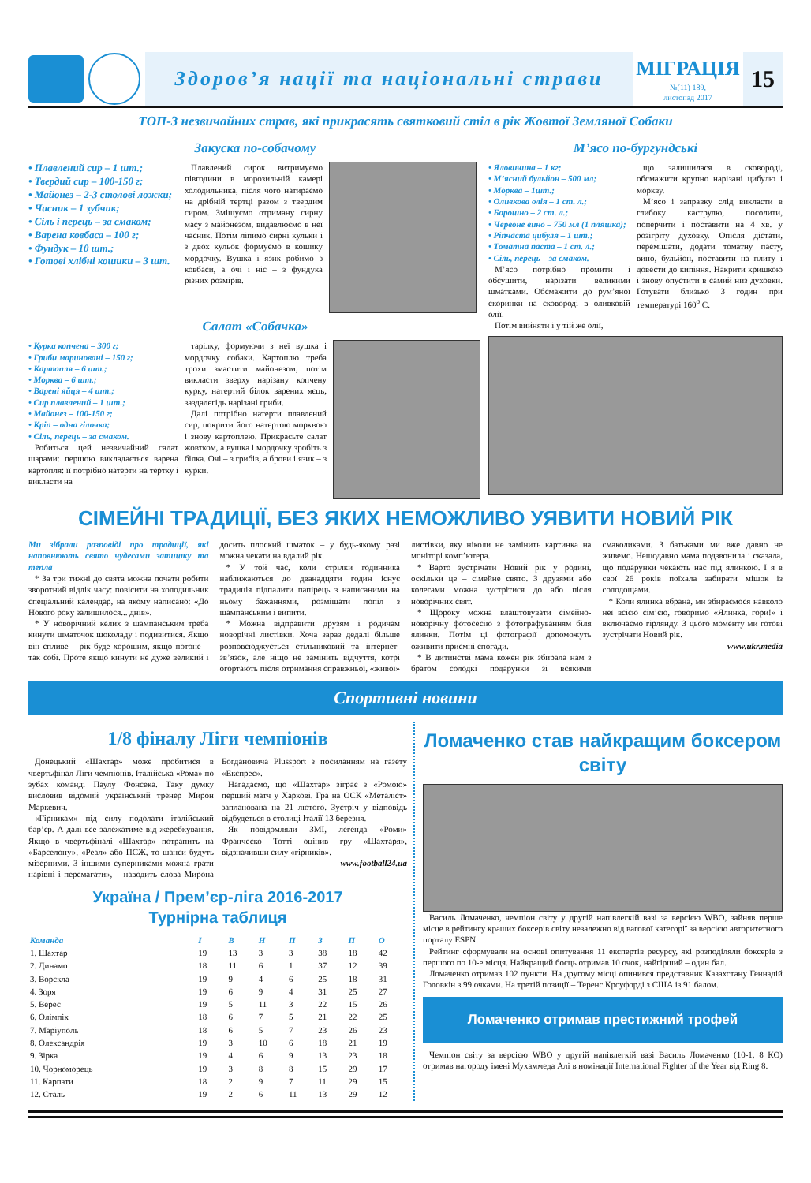Здоров’я нації та національні страви
МІГРАЦІЯ
№(11) 189,
листопад 2017
15
ТОП-3 незвичайних страв, які прикрасять святковий стіл в рік Жовтої Земляної Собаки
Закуска по-собачому
• Плавлений сир – 1 шт.;
• Твердий сир – 100-150 г;
• Майонез – 2-3 столові ложки;
• Часник – 1 зубчик;
• Сіль і перець – за смаком;
• Варена ковбаса – 100 г;
• Фундук – 10 шт.;
• Готові хлібні кошики – 3 шт.
Плавлений сирок витримуємо півгодини в морозильній камері холодильника, після чого натираємо на дрібній тертці разом з твердим сиром. Змішуємо отриману сирну масу з майонезом, видавлюємо в неї часник. Потім ліпимо сирні кульки і з двох кульок формуємо в кошику мордочку. Вушка і язик робимо з ковбаси, а очі і ніс – з фундука різних розмірів.
Салат «Собачка»
• Курка копчена – 300 г;
• Гриби мариновані – 150 г;
• Картопля – 6 шт.;
• Морква – 6 шт.;
• Варені яйця – 4 шт.;
• Сир плавлений – 1 шт.;
• Майонез – 100-150 г;
• Кріп – одна гілочка;
• Сіль, перець – за смаком.
Робиться цей незвичайний салат шарами: першою викладається варена картопля: її потрібно натерти на тертку і викласти на
тарілку, формуючи з неї вушка і мордочку собаки. Картоплю треба трохи змастити майонезом, потім викласти зверху нарізану копчену курку, натертий білок варених яєць, заздалегідь нарізані гриби.
Далі потрібно натерти плавлений сир, покрити його натертою морквою і знову картоплею. Прикрасьте салат жовтком, а вушка і мордочку зробіть з білка. Очі – з грибів, а брови і язик – з курки.
М’ясо по-бургундські
• Яловичина – 1 кг;
• М’ясний бульйон – 500 мл;
• Морква – 1шт.;
• Оливкова олія – 1 ст. л.;
• Борошно – 2 ст. л.;
• Червоне вино – 750 мл (1 пляшка);
• Ріпчаста цибуля – 1 шт.;
• Томатна паста – 1 ст. л.;
• Сіль, перець – за смаком.
М’ясо потрібно промити і обсушити, нарізати великими шматками. Обсмажити до рум’яної скоринки на сковороді в оливковій олії.
Потім вийняти і у тій же олії,
що залишилася в сковороді, обсмажити крупно нарізані цибулю і моркву.
М’ясо і заправку слід викласти в глибоку каструлю, посолити, поперчити і поставити на 4 хв. у розігріту духовку. Опісля дістати, перемішати, додати томатну пасту, вино, бульйон, поставити на плиту і довести до кипіння. Накрити кришкою і знову опустити в самий низ духовки. Готувати близько 3 годин при температурі 160<sup>о</sup> С.
СІМЕЙНІ ТРАДИЦІЇ, БЕЗ ЯКИХ НЕМОЖЛИВО УЯВИТИ НОВИЙ РІК
Ми зібрали розповіді про традиції, які наповнюють свято чудесами затишку та тепла
* За три тижні до свята можна почати робити зворотний відлік часу: повісити на холодильник спеціальний календар, на якому написано: «До Нового року залишилося... днів».
* У новорічний келих з шампанським треба кинути шматочок шоколаду і подивитися. Якщо він спливе – рік буде хорошим, якщо потоне – так собі. Проте якщо кинути не дуже великий і досить плоский шматок – у будь-якому разі можна чекати на вдалий рік.
* У той час, коли стрілки годинника наближаються до дванадцяти годин існує традиція підпалити папірець з написаними на ньому бажаннями, розмішати попіл з шампанським і випити.
* Можна відправити друзям і родичам новорічні листівки. Хоча зараз дедалі більше розповсюджується стільниковий та інтернет-зв’язок, але ніщо не замінить відчуття, котрі огортають після отримання справжньої, «живої» листівки, яку ніколи не замінить картинка на моніторі комп’ютера.
* Варто зустрічати Новий рік у родині, оскільки це – сімейне свято. З друзями або колегами можна зустрітися до або після новорічних свят.
* Щороку можна влаштовувати сімейно-новорічну фотосесію з фотографуванням біля ялинки. Потім ці фотографії допоможуть оживити приємні спогади.
* В дитинстві мама кожен рік збирала нам з братом солодкі подарунки зі всякими смаколиками. З батьками ми вже давно не живемо. Нещодавно мама подзвонила і сказала, що подарунки чекають нас під ялинкою. І я в свої 26 років поїхала забирати мішок із солодощами.
* Коли ялинка вбрана, ми збираємося навколо неї всією сім’єю, говоримо «Ялинка, гори!» і включаємо гірлянду. З цього моменту ми готові зустрічати Новий рік.
www.ukr.media
Спортивні новини
1/8 фіналу Ліги чемпіонів
Донецький «Шахтар» може пробитися в чвертьфінал Ліги чемпіонів. Італійська «Рома» по зубах команді Паулу Фонсека. Таку думку висловив відомий український тренер Мирон Маркевич.
«Гірникам» під силу подолати італійський бар’єр. А далі все залежатиме від жеребкування. Якщо в чвертьфіналі «Шахтар» потрапить на «Барселону», «Реал» або ПСЖ, то шанси будуть мізерними. З іншими суперниками можна грати нарівні і перемагати», – наводить слова Мирона Богдановича Plussport з посиланням на газету «Експрес».
Нагадаємо, що «Шахтар» зіграє з «Ромою» перший матч у Харкові. Гра на ОСК «Металіст» запланована на 21 лютого. Зустріч у відповідь відбудеться в столиці Італії 13 березня.
Як повідомляли ЗМІ, легенда «Роми» Франческо Тотті оцінив гру «Шахтаря», відзначивши силу «гірників».
www.football24.ua
Україна / Прем’єр-ліга 2016-2017
Турнірна таблиця
| Команда | І | В | Н | П | З | П | О |
| --- | --- | --- | --- | --- | --- | --- | --- |
| 1. Шахтар | 19 | 13 | 3 | 3 | 38 | 18 | 42 |
| 2. Динамо | 18 | 11 | 6 | 1 | 37 | 12 | 39 |
| 3. Ворскла | 19 | 9 | 4 | 6 | 25 | 18 | 31 |
| 4. Зоря | 19 | 6 | 9 | 4 | 31 | 25 | 27 |
| 5. Верес | 19 | 5 | 11 | 3 | 22 | 15 | 26 |
| 6. Олімпік | 18 | 6 | 7 | 5 | 21 | 22 | 25 |
| 7. Маріуполь | 18 | 6 | 5 | 7 | 23 | 26 | 23 |
| 8. Олександрія | 19 | 3 | 10 | 6 | 18 | 21 | 19 |
| 9. Зірка | 19 | 4 | 6 | 9 | 13 | 23 | 18 |
| 10. Чорноморець | 19 | 3 | 8 | 8 | 15 | 29 | 17 |
| 11. Карпати | 18 | 2 | 9 | 7 | 11 | 29 | 15 |
| 12. Сталь | 19 | 2 | 6 | 11 | 13 | 29 | 12 |
Ломаченко став найкращим боксером світу
Василь Ломаченко, чемпіон світу у другій напівлегкій вазі за версією WBO, зайняв перше місце в рейтингу кращих боксерів світу незалежно від вагової категорії за версією авторитетного порталу ESPN.
Рейтинг сформували на основі опитування 11 експертів ресурсу, які розподіляли боксерів з першого по 10-е місця. Найкращий боєць отримав 10 очок, найгірший – один бал.
Ломаченко отримав 102 пункти. На другому місці опинився представник Казахстану Геннадій Головкін з 99 очками. На третій позиції – Теренс Кроуфорді з США із 91 балом.
Ломаченко отримав престижний трофей
Чемпіон світу за версією WBO у другій напівлегкій вазі Василь Ломаченко (10-1, 8 КО) отримав нагороду імені Мухаммеда Алі в номінації International Fighter of the Year від Ring 8.